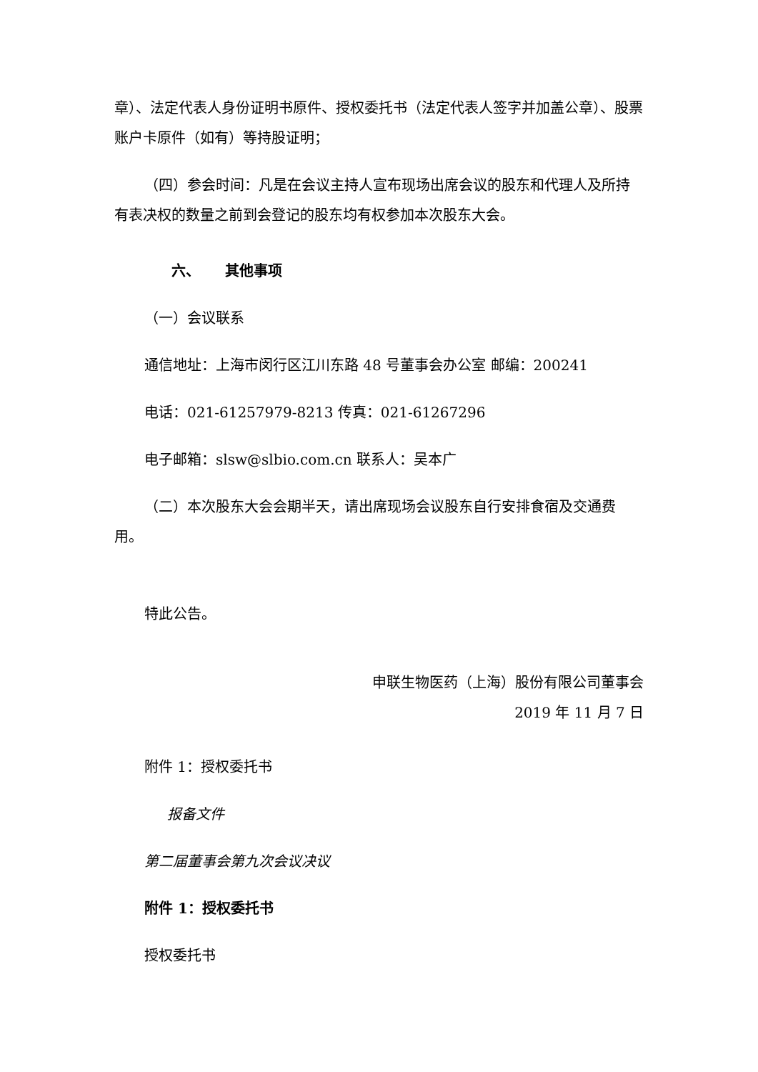章）、法定代表人身份证明书原件、授权委托书（法定代表人签字并加盖公章）、股票账户卡原件（如有）等持股证明；
（四）参会时间：凡是在会议主持人宣布现场出席会议的股东和代理人及所持有表决权的数量之前到会登记的股东均有权参加本次股东大会。
六、 其他事项
（一）会议联系
通信地址：上海市闵行区江川东路 48 号董事会办公室 邮编：200241
电话：021-61257979-8213 传真：021-61267296
电子邮箱：slsw@slbio.com.cn 联系人：吴本广
（二）本次股东大会会期半天，请出席现场会议股东自行安排食宿及交通费用。
特此公告。
申联生物医药（上海）股份有限公司董事会
2019 年 11 月 7 日
附件 1：授权委托书
报备文件
第二届董事会第九次会议决议
附件 1：授权委托书
授权委托书